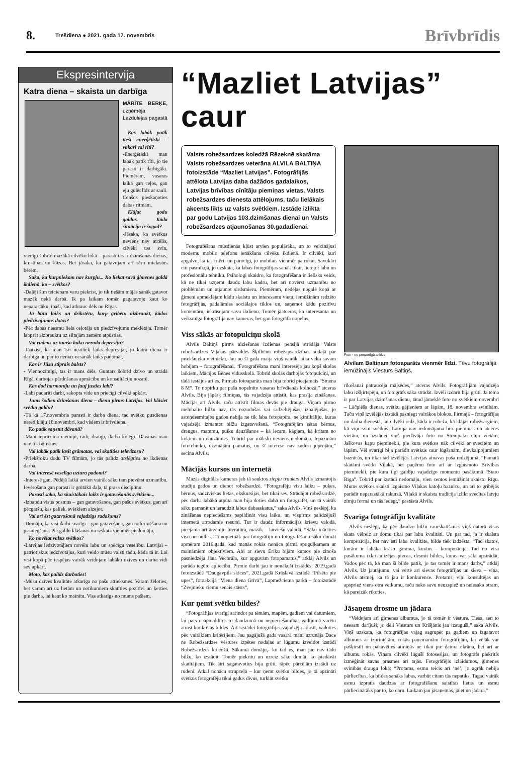8. Trešdiena ● 2021. gada 17. novembris Brīvbrīdis
Ekspresintervija
Katra diena – skaista un darbīga
MĀRĪTE BERĶE, uzņēmēja Lazdulejas pagastā
Kas labāk patīk tieši enerģētiski – vakari vai rīti?
-Enerģētiski man labāk patīk rīti, jo tie parasti ir darbīgāki. Piemēram, vasaras laikā gan ceļos, gan eju gulēt līdz ar sauli. Cenšos pieskaņoties dabas ritmam.
Klājat godu galdus. Kāda situācija ir šogad?
-Jāsaka, ka svētkus neviens nav atcēlis, cilvēki tos svin, vienīgi šobrīd mazākā cilvēku lokā – parasti tās ir dzimšanas dienas, krustības un kāzas. Bet jāsaka, ka gatavojam arī sēru mielastus bērēm.
Saka, ka kurpniekam nav kurpju... Ko liekat savā ģimenes galdā ikdienā, ko – svētkos?
-Daļēji šim teicienam varu piekrist, jo tik tiešām mājās sanāk gatavot mazāk nekā darbā. Ik pa laikam tomēr pagatavoju kaut ko neparastāku, īpaši, kad atbrauc dēls no Rīgas.
Ja būtu laiks un drīkstētu, kurp gribētu aizbraukt, kādos piedzīvojumos dotos?
-Pēc dabas neesmu liela ceļotāja un piedzīvojumu meklētāja. Tomēr labprāt aizbrauktu uz siltajām zemēm atpūsties.
Vai rudens ar tumšo laiku nerada depresiju?
-Jāatzīst, ka man īsti neatliek laiks depresijai, jo katra diena ir darbīga un par to nemaz nesanāk laiks padomāt.
Kas ir Jūsu stiprais balsts?
- Viennozīmīgi, tas ir mans dēls. Guntars šobrīd dzīvo un strādā Rīgā, darbojas pārdošanas apmācību un konsultāciju nozarē.
Kas dod harmoniju un ļauj justies labi?
-Labi padarīti darbi, sakopta vide un priecīgi cilvēki apkārt.
Jums šodien dzimšanas diena – dienu pirms Latvijas. Vai klāsiet svētku galdu?
-Tā kā 17.novembris parasti ir darba diena, tad svētku pusdienas nereti klāju 18.novembrī, kad visiem ir brīvdiena.
Ko patīk saņemt dāvanā?
-Mani iepriecina ciemiņi, radi, draugi, darba kolēģi. Dāvanas man nav tik būtiskas.
Vai labāk patīk lasīt grāmatas, vai skatīties televizoru?
-Priekšroku dodu TV filmām, jo tās palīdz atslēgties no ikdienas darba.
Vai interesē veselīga uztura padomi?
-Interesē gan. Pēdējā laikā arvien vairāk sāku tam pievērst uzmanību. Ievērošana gan parasti ir grūtākā daļa, tā prasa disciplīnu.
Parasti saka, ka skaistākais laiks ir gatavošanās svētkiem...
-Izbaudu visus posmus – gan gatavošanos, gan pašus svētkus, gan arī pēcgaršu, kas paliek, svētkiem aizejot.
Vai arī ēst gatavošanā vajadzīgs radošums?
-Domāju, ka visi darbi svarīgi – gan gatavošana, gan noformēšana un pasniegšana. Pie galdu klāšanas un izskata vienmēr piedomāju.
Ko novēlat valsts svētkos?
-Latvijas iedzīvotājiem novēlu labu un spēcīgu veselību. Latvijai – patriotiskus iedzīvotājus, kuri veido mūsu valsti tādu, kāda tā ir. Lai visi kopā pēc iespējas vairāk veidojam labāku dzīves un darba vidi sev apkārt.
Moto, kas palīdz darboties!
-Mūsu dzīves kvalitāte atkarīga no pašu attieksmes. Varam žēloties, bet varam arī uz lietām un notikumiem skatīties pozitīvi un ķerties pie darba, lai kaut ko mainītu. Viss atkarīgs no mums pašiem.
“Mazliet Latvijas” caur
Valsts robežsardzes koledžā Rēzeknē skatāma Valsts robežsardzes veterāna ALVILA BALTIŅA fotoizstāde “Mazliet Latvijas”. Fotogrāfijās attēlota Latvijas daba dažādos gadalaikos, Latvijas brīvības cīnītāju piemiņas vietas, Valsts robežsardzes dienesta attēlojums, taču lielākais akcents likts uz valsts svētkiem. Izstāde izlikta par godu Latvijas 103.dzimšanas dienai un Valsts robežsardzes atjaunošanas 30.gadadienai.
Fotografēšana mūsdienās kļūst arvien populārāka, un to veicinājusi modernu mobilo telefonu ienākšana cilvēku ikdienā. Ir cilvēki, kuri apgalvo, ka tas ir ērti un parocīgi, jo mobilais vienmēr pa rokai. Savukārt citi pasmīkņā, jo uzskata, ka labas fotogrāfijas sanāk tikai, lietojot labu un profesionālu tehniku. Psihologi skaidro, ka fotografēšana ir lielisks veids, kā ne tikai uzņemt daudz labu kadru, bet arī novērst uzmanību no problēmām un atjaunot sirdsmieru. Piemēram, nedēļas nogalē kopā ar ģimeni apmeklējam kādu skaistu un interesantu vietu, iemūžinām redzēto fotogrāfijās, padalāmies sociālajos tīklos un, saņemot kādu pozitīvu komentāru, iekrāsojam savu ikdienu. Tomēr jāatceras, ka interesanta un veiksmīga fotogrāfija nav kameras, bet gan fotogrāfa nopelns.
Viss sākās ar fotopulciņu skolā
Alvils Baltiņš pirms aiziešanas izdienas pensijā strādāja Valsts robežsardzes Viļakas pārvaldes Šķilbēnu robežapsardzības nodaļā par priekšnieka vietnieku. Jau no šī gada maija viņš vairāk laika velta savam hobijam – fotografēšanai. “Fotografēšana mani interesēja jau kopš skolas laikiem. Mācījos Bēnes vidusskolā. Tobrīd skolās darbojās fotopulciņi, un tādā iestājos arī es. Pirmais fotoaparāts man bija tobrīd pieejamais “Smena 8 M”. To nopirku par paša nopelnīto vasaras brīvdienās kolhozā,” atceras Alvils. Bija jāpērk filmiņas, tās vajadzēja attīstīt, kas prasīja zināšanas. Mācījās arī Alvils, taču attīstīt filmas devās pie drauga. Viņam pirmo melnbalto bilžu nav, tās nozudušas vai sadzeltējušas, izbalējušas, jo astoņdesmitajos gados nebija ne tik laba fotopapīra, ne ķimikāliju, kuras vajadzēja izmantot bilžu izgatavošanā. “Fotografējām sētas bērnus, draugus, mammu, puiku dauzīšanos – kā lecam, kāpjam, kā krītam no kokiem un dauzāmies. Tobrīd par mākslu neviens nedomāja. Iepazinām fototehniku, uzzinājām pamatus, un šī interese nav zudusi joprojām,” secina Alvils.
Mācījās kursos un internetā
Mazās digitālās kameras jeb tā sauktos ziepju traukus Alvils izmantojis studiju gados un dienot robežsardzē. “Fotografēju visu laiku – puķes, bērnus, sadzīviskas lietas, ekskursijas, bet tikai sev. Strādājot robežsardzē, pēc darba labākā atpūta man bija doties dabā un fotografēt, un tā vairāk sāku pamanīt un ieraudzīt labus dabasskatus,” saka Alvils. Viņš neslēpj, ka zināšanas nepieciešams papildināt visu laiku, un vispirms palīdzējuši internetā atrodamie resursi. Tur ir daudz informācijas krievu valodā, pieejama arī ārzemju literatūra, mazāk – latviešu valodā. “Sāku mācīties visu no nulles. Tā nopietnāk par fotogrāfiju un fotografēšanu sāku domāt apmēram 2016.gadā, kad manās rokās nonāca pirmā spoguļkamera ar maināmiem objektīviem. Abi ar sievu Ēriku bijām kursos pie zinoša pasniedzēja Jāņa Vecbrāļa, kur apguvām fotopamatus,” atklāj Alvils un parāda iegūto apliecību. Pirmie darbi jau ir nonākuši izstādēs: 2019.gadā fotoizstādē “Daugavpils skices”, 2021.gadā Krāslavā izstādē “Pilsēta pie upes”, fotoakcijā “Viena diena Grīvā”, Lapmežciema parkā – fotoizstādē “Zvejnieku ciemu senais stāsts”.
Kur ņemt svētku bildes?
“Fotogrāfijas svarīgi sarindot pa tēmām, mapēm, gadiem vai datumiem, lai pats neapmaldītos to daudzumā un nepieciešamības gadījumā varētu atrast konkrētas bildes. Arī izstādei fotogrāfijas vajadzēja atlasīt, vadoties pēc vairākiem kritērijiem. Jau pagājušā gada vasarā mani uzrunāja Dace no Robežsardzes vēstures izpētes nodaļas ar lūgumu izveidot izstādi Robežsardzes koledžā. Sākumā domāju,- ko tad es, man jau nav tādu bilžu, ko izstādīt. Tomēr piekritu un uzreiz sāku domāt, ko piedāvāt skatītājiem. Tik ātri sagatavoties bija grūti, tāpēc pārcēlām izstādi uz rudeni. Atkal nonācu strupceļā – kur ņemt svētku bildes, jo tā apzināti svētkus fotografēju tikai gadus divus, turklāt svētku
Foto - no personīgā arhīva
Alvilam Baltiņam fotoaparāts vienmēr līdzi. Tēvu fotogrāfijā iemūžinājis Viesturs Baltiņš.
rīkošanai patraucēja mājsēdes,” atceras Alvils. Fotogrāfijām vajadzēja labu izšķirtspēju, un fotogrāfs sāka strādāt. Izvēli izdarīt bija grūti. Ja tēma ir par Latvijas dzimšanas dienu, tātad jāmeklē foto no svētkiem novembrī – Lāčplēša dienas, svētku gājieniem ar lāpām, 18. novembra svinībām. Taču viņš izvēlējās izstādi pasniegt vairākos blokos. Pirmajā – fotogrāfijas no darba dienestā, lai cilvēki redz, kāda ir robeža, kā klājas robežsargiem, kā viņi svin svētkus. Latvija nav iedomājama bez piemiņas un atceres vietām, un izstādei viņš piedāvāja foto no Stompaku cīņu vietām, Jaškovas kapu pieminekli, pie kura svētkos nāk cilvēki ar svecītēm un lāpām. Vēl svarīgi bija parādīt svētkus caur lūgšanām, dievkalpojumiem baznīcās, un tikai tad izvēlējās Latvijas ainavas paša redzējumā. “Pamatā skatāmi svētki Viļakā, bet paņēmu foto arī ar izgaismoto Brīvības pieminekli, pie kura ilgi gaidīju vajadzīgo momentu pasākumā “Staro Rīga”. Tobrīd par izstādi nedomāju, vien centos iemūžināt skaisto Rīgu. Mums svētkos skaisti izgaismo Viļakas katoļu baznīcu, un arī to gribējās parādīt neparastākā rakursā. Viļakā ir skaista tradīcija izlikt svecītes latvju zīmju formā un tās iedegt,” pastāsta Alvils.
Svarīga fotogrāfiju kvalitāte
Alvils neslēpj, ka pēc daudzo bilžu caurskatīšanas viņš datorā visas skata vēlreiz ar domu tikai par labu kvalitāti. Un pat tad, ja ir skaista kompozīcija, bet nav īsti laba kvalitāte, bilde tiek izdzēsta. “Tad skatos, kurām ir labāka krāsu gamma, kurām – kompozīcija. Tad no visa pasākuma izkristalizējas piecas, desmit bildes, kuras var sākt apstrādāt. Vados pēc tā, kā man šī bilde patīk, jo tas tomēr ir mans darbs,” atklāj Alvils. Uz jautājumu, vai vērtē arī sievas fotogrāfijas un sieva – viņa, Alvils atsmej, ka tā jau ir konkurence. Protams, viņi konsultējas un apsprież viens otra veikumu, taču neko savu neuzspiež un neiesaka otram, kā pareizāk rīkoties.
Jāsaņem drosme un jādara
“Veidojam arī ģimenes albumus, jo tā tomēr ir vēsture. Tiesa, sen to neesam darījuši, jo dēli Viesturs un Krišjānis jau izauguši,” saka Alvils. Viņš uzskata, ka fotogrāfijas vajag sagrupēt pa gadiem un izgatavot albumus ar izprintētām, rokās paņemamām fotogrāfijām, lai vēlāk var pašķirstīt un pakavēties atmiņās ne tikai pie datora ekrāna, bet arī ar albumu rokās. Viņam cilvēki lūguši fotosesijas, un fotogrāfs piekritis izmēģināt savas prasmes arī tajās. Fotogrāfējis izlaidumos, ģimenes svinībās draugu lokā: “Protams, esmu teicis arī ‘nē’, jo agrāk nebija pārliecības, ka bildes sanāks labas, varbūt citam tās nepatiks. Tagad vairāk esmu izpratis daudzas ar fotografēšanu saistītas lietas un esmu pārliecinātāks par to, ko daru. Laikam jau jāsaņemas, jāiet un jādara.”